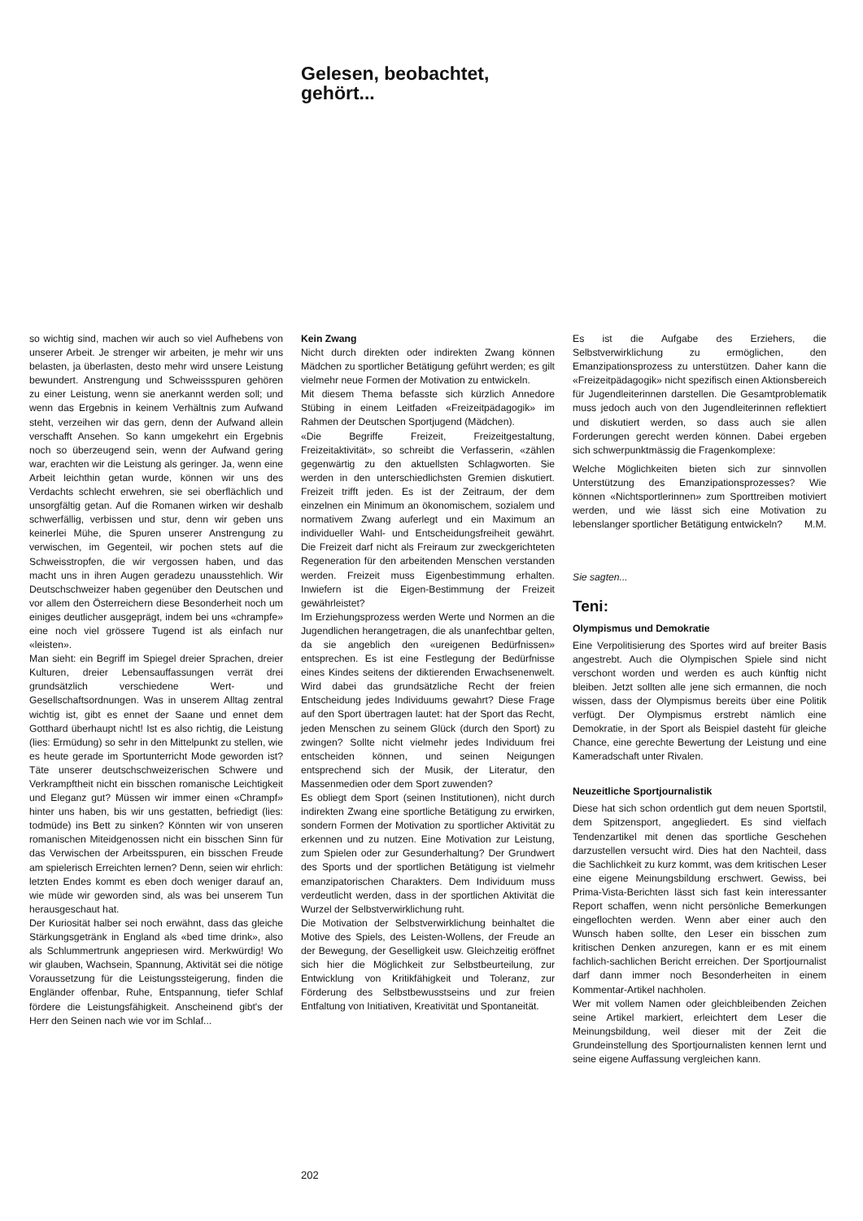Gelesen, beobachtet,
gehört...
so wichtig sind, machen wir auch so viel Aufhebens von unserer Arbeit. Je strenger wir arbeiten, je mehr wir uns belasten, ja überlasten, desto mehr wird unsere Leistung bewundert. Anstrengung und Schweissspuren gehören zu einer Leistung, wenn sie anerkannt werden soll; und wenn das Ergebnis in keinem Verhältnis zum Aufwand steht, verzeihen wir das gern, denn der Aufwand allein verschafft Ansehen. So kann umgekehrt ein Ergebnis noch so überzeugend sein, wenn der Aufwand gering war, erachten wir die Leistung als geringer. Ja, wenn eine Arbeit leichthin getan wurde, können wir uns des Verdachts schlecht erwehren, sie sei oberflächlich und unsorgfältig getan. Auf die Romanen wirken wir deshalb schwerfällig, verbissen und stur, denn wir geben uns keinerlei Mühe, die Spuren unserer Anstrengung zu verwischen, im Gegenteil, wir pochen stets auf die Schweisstropfen, die wir vergossen haben, und das macht uns in ihren Augen geradezu unausstehlich. Wir Deutschschweizer haben gegenüber den Deutschen und vor allem den Österreichern diese Besonderheit noch um einiges deutlicher ausgeprägt, indem bei uns «chrampfe» eine noch viel grössere Tugend ist als einfach nur «leisten».
Man sieht: ein Begriff im Spiegel dreier Sprachen, dreier Kulturen, dreier Lebensauffassungen verrät drei grundsätzlich verschiedene Wert- und Gesellschaftsordnungen. Was in unserem Alltag zentral wichtig ist, gibt es ennet der Saane und ennet dem Gotthard überhaupt nicht! Ist es also richtig, die Leistung (lies: Ermüdung) so sehr in den Mittelpunkt zu stellen, wie es heute gerade im Sportunterricht Mode geworden ist? Täte unserer deutschschweizerischen Schwere und Verkrampftheit nicht ein bisschen romanische Leichtigkeit und Eleganz gut? Müssen wir immer einen «Chrampf» hinter uns haben, bis wir uns gestatten, befriedigt (lies: todmüde) ins Bett zu sinken? Könnten wir von unseren romanischen Miteidgenossen nicht ein bisschen Sinn für das Verwischen der Arbeitsspuren, ein bisschen Freude am spielerisch Erreichten lernen? Denn, seien wir ehrlich: letzten Endes kommt es eben doch weniger darauf an, wie müde wir geworden sind, als was bei unserem Tun herausgeschaut hat.
Der Kuriosität halber sei noch erwähnt, dass das gleiche Stärkungsgetränk in England als «bed time drink», also als Schlummertrunk angepriesen wird. Merkwürdig! Wo wir glauben, Wachsein, Spannung, Aktivität sei die nötige Voraussetzung für die Leistungssteigerung, finden die Engländer offenbar, Ruhe, Entspannung, tiefer Schlaf fördere die Leistungsfähigkeit. Anscheinend gibt's der Herr den Seinen nach wie vor im Schlaf...
Kein Zwang
Nicht durch direkten oder indirekten Zwang können Mädchen zu sportlicher Betätigung geführt werden; es gilt vielmehr neue Formen der Motivation zu entwickeln.
Mit diesem Thema befasste sich kürzlich Annedore Stübing in einem Leitfaden «Freizeitpädagogik» im Rahmen der Deutschen Sportjugend (Mädchen).
«Die Begriffe Freizeit, Freizeitgestaltung, Freizeitaktivität», so schreibt die Verfasserin, «zählen gegenwärtig zu den aktuellsten Schlagworten. Sie werden in den unterschiedlichsten Gremien diskutiert. Freizeit trifft jeden. Es ist der Zeitraum, der dem einzelnen ein Minimum an ökonomischem, sozialem und normativem Zwang auferlegt und ein Maximum an individueller Wahl- und Entscheidungsfreiheit gewährt. Die Freizeit darf nicht als Freiraum zur zweckgerichteten Regeneration für den arbeitenden Menschen verstanden werden. Freizeit muss Eigenbestimmung erhalten. Inwiefern ist die Eigen-Bestimmung der Freizeit gewährleistet?
Im Erziehungsprozess werden Werte und Normen an die Jugendlichen herangetragen, die als unanfechtbar gelten, da sie angeblich den «ureigenen Bedürfnissen» entsprechen. Es ist eine Festlegung der Bedürfnisse eines Kindes seitens der diktierenden Erwachsenenwelt. Wird dabei das grundsätzliche Recht der freien Entscheidung jedes Individuums gewahrt? Diese Frage auf den Sport übertragen lautet: hat der Sport das Recht, jeden Menschen zu seinem Glück (durch den Sport) zu zwingen? Sollte nicht vielmehr jedes Individuum frei entscheiden können, und seinen Neigungen entsprechend sich der Musik, der Literatur, den Massenmedien oder dem Sport zuwenden?
Es obliegt dem Sport (seinen Institutionen), nicht durch indirekten Zwang eine sportliche Betätigung zu erwirken, sondern Formen der Motivation zu sportlicher Aktivität zu erkennen und zu nutzen. Eine Motivation zur Leistung, zum Spielen oder zur Gesunderhaltung? Der Grundwert des Sports und der sportlichen Betätigung ist vielmehr emanzipatorischen Charakters. Dem Individuum muss verdeutlicht werden, dass in der sportlichen Aktivität die Wurzel der Selbstverwirklichung ruht.
Die Motivation der Selbstverwirklichung beinhaltet die Motive des Spiels, des Leisten-Wollens, der Freude an der Bewegung, der Geselligkeit usw. Gleichzeitig eröffnet sich hier die Möglichkeit zur Selbstbeurteilung, zur Entwicklung von Kritikfähigkeit und Toleranz, zur Förderung des Selbstbewusstseins und zur freien Entfaltung von Initiativen, Kreativität und Spontaneität.
Es ist die Aufgabe des Erziehers, die Selbstverwirklichung zu ermöglichen, den Emanzipationsprozess zu unterstützen. Daher kann die «Freizeitpädagogik» nicht spezifisch einen Aktionsbereich für Jugendleiterinnen darstellen. Die Gesamtproblematik muss jedoch auch von den Jugendleiterinnen reflektiert und diskutiert werden, so dass auch sie allen Forderungen gerecht werden können. Dabei ergeben sich schwerpunktmässig die Fragenkomplexe:
Welche Möglichkeiten bieten sich zur sinnvollen Unterstützung des Emanzipationsprozesses? Wie können «Nichtsportlerinnen» zum Sporttreiben motiviert werden, und wie lässt sich eine Motivation zu lebenslanger sportlicher Betätigung entwickeln? M.M.
Sie sagten...
Teni:
Olympismus und Demokratie
Eine Verpolitisierung des Sportes wird auf breiter Basis angestrebt. Auch die Olympischen Spiele sind nicht verschont worden und werden es auch künftig nicht bleiben. Jetzt sollten alle jene sich ermannen, die noch wissen, dass der Olympismus bereits über eine Politik verfügt. Der Olympismus erstrebt nämlich eine Demokratie, in der Sport als Beispiel dasteht für gleiche Chance, eine gerechte Bewertung der Leistung und eine Kameradschaft unter Rivalen.
Neuzeitliche Sportjournalistik
Diese hat sich schon ordentlich gut dem neuen Sportstil, dem Spitzensport, angegliedert. Es sind vielfach Tendenzartikel mit denen das sportliche Geschehen darzustellen versucht wird. Dies hat den Nachteil, dass die Sachlichkeit zu kurz kommt, was dem kritischen Leser eine eigene Meinungsbildung erschwert. Gewiss, bei Prima-Vista-Berichten lässt sich fast kein interessanter Report schaffen, wenn nicht persönliche Bemerkungen eingeflochten werden. Wenn aber einer auch den Wunsch haben sollte, den Leser ein bisschen zum kritischen Denken anzuregen, kann er es mit einem fachlich-sachlichen Bericht erreichen. Der Sportjournalist darf dann immer noch Besonderheiten in einem Kommentar-Artikel nachholen.
Wer mit vollem Namen oder gleichbleibenden Zeichen seine Artikel markiert, erleichtert dem Leser die Meinungsbildung, weil dieser mit der Zeit die Grundeinstellung des Sportjournalisten kennen lernt und seine eigene Auffassung vergleichen kann.
202